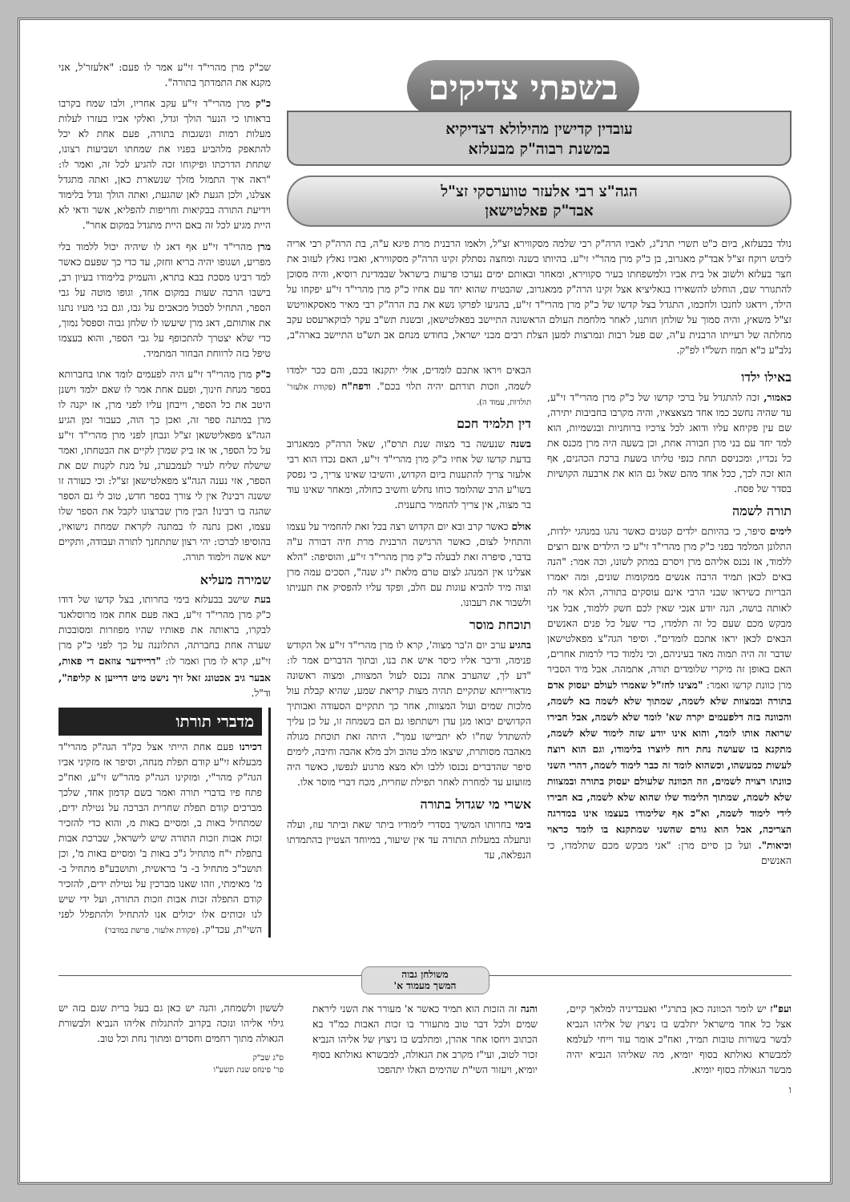בשפתי צדיקים
עובדין קדישין מהילולא דצדיקיא
במשנת רבוה"ק מבעלזא
הגה"צ רבי אלעזר טווערסקי זצ"ל
אבד"ק פאלטישאן
נולד בבעלזא, ביום כ"ט תשרי תרנ"ג, לאביו הרה"ק רבי שלמה מסקווירא זצ"ל, ולאמו הרבנית מרת פיגא ע"ה, בת הרה"ק רבי אריה ליבוש רוקח זצ"ל אבד"ק מאגרוב, בן כ"ק מרן מהר"י זי"ע. בהיותו כשנה ומחצה נסתלק זקינו הרה"ק מסקווירא, ואביו נאלץ לעזוב את חצר בעלזא ולשוב אל בית אביו ולמשפחתו בעיר סקווירא, ומאחר ובאותם ימים נערכו פרעות בישראל שבמדינת רוסיא, והיה מסוכן להתגורר שם, הוחלט להשאירו בגאליציא אצל זקינו הרה"ק ממאגרוב, שהבטיח שהוא יחד עם אחיו כ"ק מרן מהרי"ד זי"ע יפקחו על הילד, וידאגו לחנכו ולחכמו, התגדל בצל קדשו של כ"ק מרן מהרי"ד זי"ע, בהגיעו לפרקו נשא את בת הרה"ק רבי מאיר מאסקאוויטש זצ"ל משאץ, והיה סמוך על שולחן חותנו, לאחר מלחמת העולם הראשונה התיישב בפאלטישאן, ובשנת תש"ב עקר לבוקארעסט עקב מחלתה של רעייתו הרבנית ע"ה, שם פעל רבות ונמרצות למען הצלת רבים מבני ישראל, בחודש מנחם אב תש"ט התיישב בארה"ב, נלב"ע כ"א תמוז תשל"ו לפ"ק.
באילו ילדו
כאמור, זכה להתגדל על ברכי קדשו של כ"ק מרן מהרי"ד זי"ע, עד שהיה נחשב כמו אחד מצאצאיו, והיה מקרבו בחביבות יתירה, שם עין פקיחא עליו ודואג לכל צרכיו ברוחניות ובגשמיות, הוא למד יחד עם בני מרן חבורה אחת, וכן בשעה היה מרן מכנס את כל נכדיו, ומכניסם תחת כנפי טליתו בשעת ברכת הכהנים, אף הוא זכה לכך, ככל אחד מהם שאל גם הוא את ארבעה הקושיות בסדר של פסח.
תורה לשמה
לימים סיפר, כי בהיותם ילדים קטנים כאשר נהגו במנהגי ילדות, התלונן המלמד בפני כ"ק מרן מהרי"ד זי"ע כי הילדים אינם רוצים ללמוד, אז נכנס אליהם מרן ויסרם במתק לשונו, וכה אמר: "הנה באים לכאן תמיד הרבה אנשים ממקומות שונים, ומה יאמרו הבריות כשיראו שבני הרבי אינם עוסקים בתורה, הלא אוי לה לאותה בושה, הנה יודע אנכי שאין לכם חשק ללמוד, אבל אני מבקש מכם שעם כל זה תלמדו, כדי שעל כל פנים האנשים הבאים לכאן יראו אתכם לומדים". וסיפר הגה"צ מפאלטישאן שדבר זה היה תמוה מאד בעיניהם, וכי נלמוד כדי לרמות אחרים, האם באופן זה מיקרי שלומדים תורה, אתמהה. אבל מיד הסביר מרן כוונת קדשו ואמר: "מצינו לחז"ל שאמרו לעולם יעסוק אדם בתורה ובמצוות שלא לשמה, שמתוך שלא לשמה בא לשמה, והכוונה בזה דלפעמים יקרה שא' לומד שלא לשמה, אבל חבירו שרואה אותו לומד, והוא אינו יודע שזה לימוד שלא לשמה, מתקנא בו שעושה נחת רוח ליוצרו בלימודו, וגם הוא רוצה לעשות כמעשהו, וכשהוא לומד זה כבר לימוד לשמה, דהרי השני כוונתו רצויה לשמים, וזה הכוונה שלעולם יעסוק בתורה ובמצוות שלא לשמה, שמתוך הלימוד שלו שהוא שלא לשמה, בא חבירו לידי לימוד לשמה, וא"כ אף שלימודו בעצמו אינו במדרגה הצריכה, אבל הוא גורם שהשני שמתקנא בו לומד כראוי וכיאות". ועל כן סיים מרן: "אני מבקש מכם שתלמדו, כי האנשים
הבאים ויראו אתכם לומדים, אולי יתקנאו בכם, והם ככר ילמדו לשמה, וזכות תורתם יהיה תלוי בכם". ודפח"ח (פקודת אלעזר' תולדות, עמוד ה).
דין תלמיד חכם
בשנה שנעשה בר מצוה שנת תרס"ו, שאל הרה"ק ממאגרוב בדעת קדשו של אחיו כ"ק מרן מהרי"ד זי"ע, האם נכדו הוא רבי אלעזר צריך להתענות ביום הקדוש, והשיבו שאינו צריך, כי נפסק בשו"ע הרב שהלומד כוחו נחלש וחשיב כחולה, ומאחר שאינו עוד בר מצוה, אין צריך להחמיר בתענית.
אולם כאשר קרב ובא יום הקדוש רצה בכל זאת להחמיר על עצמו והתחיל לצום, כאשר הרגישה הרבנית מרת חיה דבורה ע"ה בדבר, סיפרה זאת לבעלה כ"ק מרן מהרי"ד זי"ע, והוסיפה: "הלא אצלינו אין המנהג לצום טרם מלאת י"ג שנה", הסכים עמה מרן וצוה מיד להביא עוגות עם חלב, ופקד עליו להפסיק את תעניתו ולשבור את רעבונו.
תוכחת מוסר
בהגיע ערב יום ה'בר מצוה', קרא לו מרן מהרי"ד זי"ע אל הקודש פנימה, ודיבר אליו כיסר איש את בנו, ובתוך הדברים אמר לו: "דע לך, שהערב אתה נכנס לעול המצוות, ומצוה ראשונה מדאורייתא שתקיים תהיה מצות קריאת שמע, שהיא קבלת עול מלכות שמים ועול המצוות, אחר כך תתקיים הסעודה ואבותיך הקדושים יבואו מגן עדן וישתתפו גם הם בשמחה זו, על כן עליך להשתדל שח"ו לא יתביישו עמך". היתה זאת תוכחת מגולה מאהבה מסותרת, שיצאו מלב טהוב ולב מלא אהבה וחיבה, לימים סיפר שהדברים נכנסו ללבו ולא מצא מרגוע לנפשו, כאשר היה מזועזע עד למחרת לאחר תפילת שחרית, מכח דברי מוסר אלו.
אשרי מי שגדול בתורה
בימי בחרותו המשיך בסדרי לימודיו ביתר שאת וביתר עוז, ועלה ונתעלה במעלות התורה עד אין שיעור, במיוחד הצטיין בהתמדתו הנפלאה, עד
שכ"ק מרן מהרי"ד זי"ע אמר לו פעם: "אלעזר'ל, אני מקנא את התמדתך בתורה".
כ"ק מרן מהרי"ד זי"ע עקב אחריו, ולבו שמח בקרבו בראותו כי הנער הולך וגדל, ואלקי אביו בעזרו לעלות מעלות רמות ונשגבות בתורה, פעם אחת לא יכל להתאפק מלהביע בפניו את שמחתו ושביעות רצונו, שתחת הדרכתו ופיקוחו זכה להגיע לכל זה, ואמר לו: "ראה איך התמזל מזלך שנשארת כאן, ואתה מתגדל אצלנו, ולכן הגעת לאן שהגעת, ואתה הולך וגדל בלימוד וידיעת התורה בבקיאות וחריפות להפליא, אשר ודאי לא היית מגיע לכל זה באם היית מתגדל במקום אחר".
מרן מהרי"ד זי"ע אף דאג לו שיהיה יכול ללמוד בלי מפריע, ושגופו יהיה בריא וחזק, עד כדי כך שפעם כאשר למד רבינו מסכת בבא בתרא, והעמיק בלימודו בעיון רב, בישבו הרבה שעות במקום אחד, וגופו מוטה על גבי הספר, התחיל לסבול מכאבים על גבו, וגם בני מעיו נתנו את אותותם, דאג מרן שיעשו לו שלחן גבוה וספסל נמוך, כדי שלא יצטרך להתכופף על גבי הספר, והוא בעצמו טיפל בזה לרווחת הבחור המתמיד.
כ"ק מרן מהרי"ד זי"ע היה לפעמים לומד אתו בחברותא בספר מנחת חינוך, ופעם אחת אמר לו שאם ילמד וישנן היטב את כל הספר, וייבחן עליו לפני מרן, אז יקנה לו מרן במתנה ספר זה, ואכן כך הוה, כעבור זמן הגיע הגה"צ מפאליטשאן זצ"ל ונבחן לפני מרן מהרי"ד זי"ע על כל הספר, או אז ביק שמרן לקיים את הבטחתו, ואמר שישלח שליח לעיר לעמבערג, על מנת לקנות שם את הספר, אזי נענה הגה"צ מפאלטישאן זצ"ל: וכי כעורה זו ששנה רבינו? אין לי צורך בספר חדש, טוב לי גם הספר שהגה בו רבינו! הבין מרן שברצונו לקבל את הספר שלו עצמו, ואכן נתנה לו במתנה לקראת שמחת נישואיו, בהוסיפו לברכו: יהי רצון שתתחנך לתורה ועבודה, ותקיים ישא אשה וילמוד תורה.
שמירה מעליא
בעת שישב בבעלזא בימי בחרותו, בצל קדשו של דודו כ"ק מרן מהרי"ד זי"ע, באה פעם אחת אמו מרוסלאנד לבקרו, בראותה את פאותיו שהיו מפוזרות ומסובכות שערה אחת בחברתה, התלוננה על כך לפני כ"ק מרן זי"ע, קרא לו מרן ואמר לו: "דריידער צוזאם די פאות, אבער גיב אכטונג זאל זיך נישט מיט דרייען א קליפה", וד"ל.
מדברי תורתו
דכירנו פעם אחת הייתי אצל כק"ד הגה"ק מהרי"ד מבעלזא זי"ע קודם תפלת מנחה, וסיפר אז מזקיני אביו הגה"ק מהר"י, ומזקינו הגה"ק מהר"ש זי"ע, ואח"כ פתח פיו בדברי תורה ואמר בשם קדמון אחד, שלכך מברכים קודם תפלת שחרית הברכה על נטילת ידים, שמתחיל באות ב, ומסיים באות מ, והוא כדי להזכיר זכות אבות וזכות התורה שיש לישראל, שברכת אבות בתפלת י"ח מתחיל ג"כ באות ב' ומסיים באות מ', וכן תושב"כ מתחיל ב- ב' בראשית, ותושבע"פ מתחיל ב-מ' מאימתי, וזהו שאנו מברכין על נטילת ידים, להזכיר קודם התפלה זכות אבות וזכות התורה, ועל ידי שיש לנו זכותים אלו יכולים אנו להתחיל ולהתפלל לפני השי"ת, עכד"ק. (פקודת אלעזר, פרשת במדבר)
משולחן גבוה
המשך מעמוד א'
ועפ"ז יש לומר הכוונה כאן בתרג"י ואעבדיניה למלאך קיים, אצל כל אחד מישראל יתלבש בו ניצוץ של אליהו הנביא לבשר בשורות טובות תמיד, ואח"כ אומר עוד וייחי לעלמא למבשרא גאולתא בסוף יומיא, מה שאליהו הנביא יהיה מבשר הגאולה בסוף יומיא.
ו
והנה זה הזכות הוא תמיד כאשר א' מעורר את השני ליראת שמים ולכל דבר טוב מתעורר בו זכות האבות כמ"ד בא הכתוב ויחסו אחר אהרן, ומתלבש בו ניצוץ של אליהו הנביא זכור לטוב, ועי"ז מקרב את הגאולה, למבשרא גאולתא בסוף יומיא, ויעזור השי"ת שהימים האלו יתהפכו
לששון ולשמחה, והנה יש כאן גם בעל ברית שגם בזה יש גילוי אליהו ונזכה בקרוב להתגלות אליהו הנביא ולבשורת הגאולה מתוך רחמים וחסדים ומתוך נחת וכל טוב.
ס"ג שב"ק
פר' פינחס שנת תשע"ו